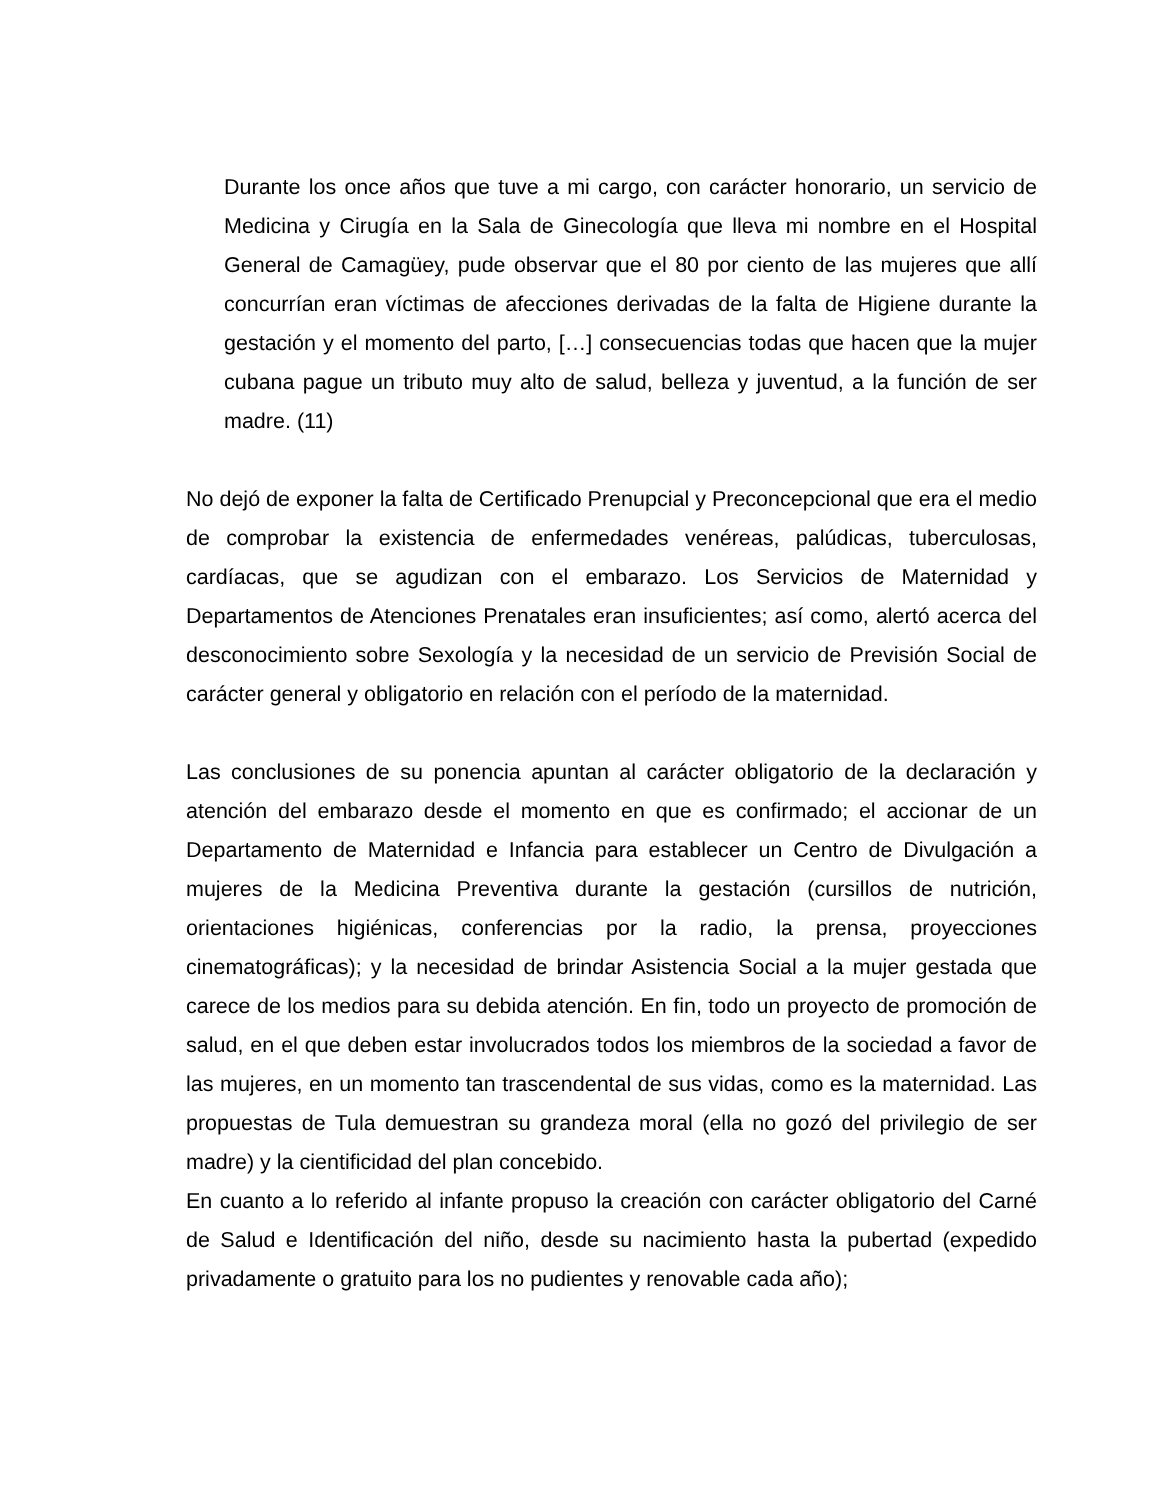Durante los once años que tuve a mi cargo, con carácter honorario, un servicio de Medicina y Cirugía en la Sala de Ginecología que lleva mi nombre en el Hospital General de Camagüey, pude observar que el 80 por ciento de las mujeres que allí concurrían eran víctimas de afecciones derivadas de la falta de Higiene durante la gestación y el momento del parto, […] consecuencias todas que hacen que la mujer cubana pague un tributo muy alto de salud, belleza y juventud, a la función de ser madre. (11)
No dejó de exponer la falta de Certificado Prenupcial y Preconcepcional que era el medio de comprobar la existencia de enfermedades venéreas, palúdicas, tuberculosas, cardíacas, que se agudizan con el embarazo. Los Servicios de Maternidad y Departamentos de Atenciones Prenatales eran insuficientes; así como, alertó acerca del desconocimiento sobre Sexología y la necesidad de un servicio de Previsión Social de carácter general y obligatorio en relación con el período de la maternidad.
Las conclusiones de su ponencia apuntan al carácter obligatorio de la declaración y atención del embarazo desde el momento en que es confirmado; el accionar de un Departamento de Maternidad e Infancia para establecer un Centro de Divulgación a mujeres de la Medicina Preventiva durante la gestación (cursillos de nutrición, orientaciones higiénicas, conferencias por la radio, la prensa, proyecciones cinematográficas); y la necesidad de brindar Asistencia Social a la mujer gestada que carece de los medios para su debida atención. En fin, todo un proyecto de promoción de salud, en el que deben estar involucrados todos los miembros de la sociedad a favor de las mujeres, en un momento tan trascendental de sus vidas, como es la maternidad. Las propuestas de Tula demuestran su grandeza moral (ella no gozó del privilegio de ser madre) y la cientificidad del plan concebido.
En cuanto a lo referido al infante propuso la creación con carácter obligatorio del Carné de Salud e Identificación del niño, desde su nacimiento hasta la pubertad (expedido privadamente o gratuito para los no pudientes y renovable cada año);